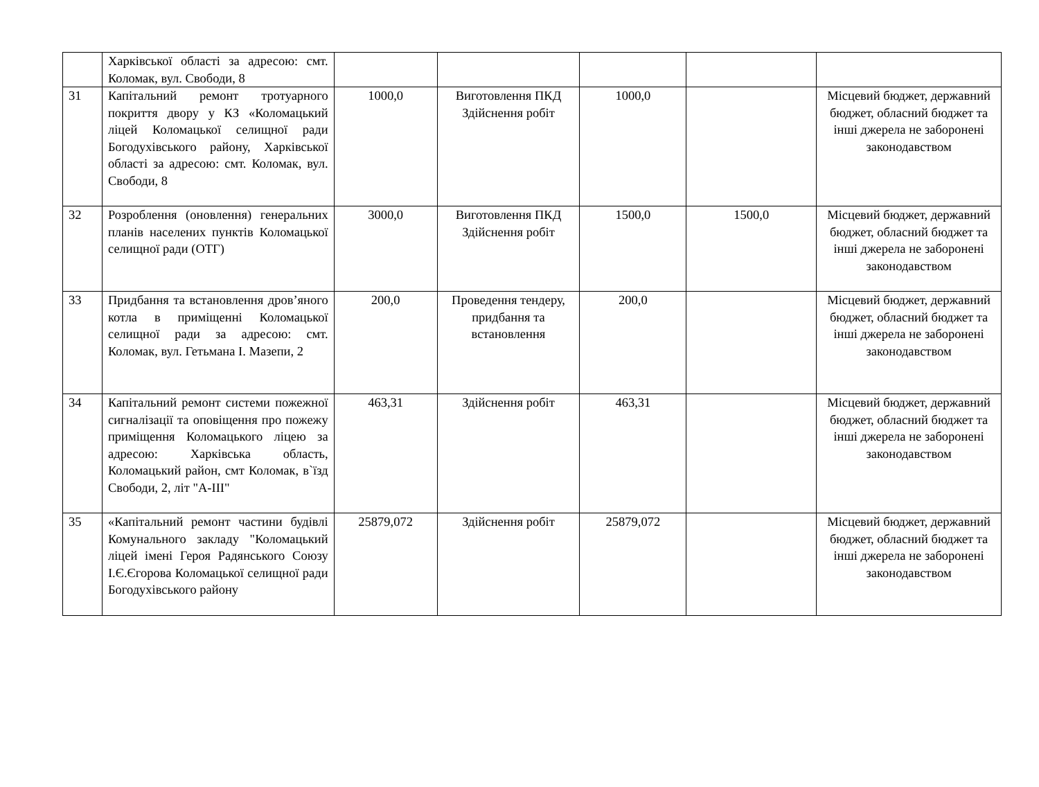| | Харківської області за адресою: смт. Коломак, вул. Свободи, 8 | | | | | |
| 31 | Капітальний ремонт тротуарного покриття двору у КЗ «Коломацький ліцей Коломацької селищної ради Богодухівського району, Харківської області за адресою: смт. Коломак, вул. Свободи, 8 | 1000,0 | Виготовлення ПКД Здійснення робіт | 1000,0 | | Місцевий бюджет, державний бюджет, обласний бюджет та інші джерела не заборонені законодавством |
| 32 | Розроблення (оновлення) генеральних планів населених пунктів Коломацької селищної ради (ОТГ) | 3000,0 | Виготовлення ПКД Здійснення робіт | 1500,0 | 1500,0 | Місцевий бюджет, державний бюджет, обласний бюджет та інші джерела не заборонені законодавством |
| 33 | Придбання та встановлення дров’яного котла в приміщенні Коломацької селищної ради за адресою: смт. Коломак, вул. Гетьмана І. Мазепи, 2 | 200,0 | Проведення тендеру, придбання та встановлення | 200,0 | | Місцевий бюджет, державний бюджет, обласний бюджет та інші джерела не заборонені законодавством |
| 34 | Капітальний ремонт системи пожежної сигналізації та оповіщення про пожежу приміщення Коломацького ліцею за адресою: Харківська область, Коломацький район, смт Коломак, в`їзд Свободи, 2, літ "А-ІІІ" | 463,31 | Здійснення робіт | 463,31 | | Місцевий бюджет, державний бюджет, обласний бюджет та інші джерела не заборонені законодавством |
| 35 | «Капітальний ремонт частини будівлі Комунального закладу "Коломацький ліцей імені Героя Радянського Союзу І.Є.Єгорова Коломацької селищної ради Богодухівського району | 25879,072 | Здійснення робіт | 25879,072 | | Місцевий бюджет, державний бюджет, обласний бюджет та інші джерела не заборонені законодавством |